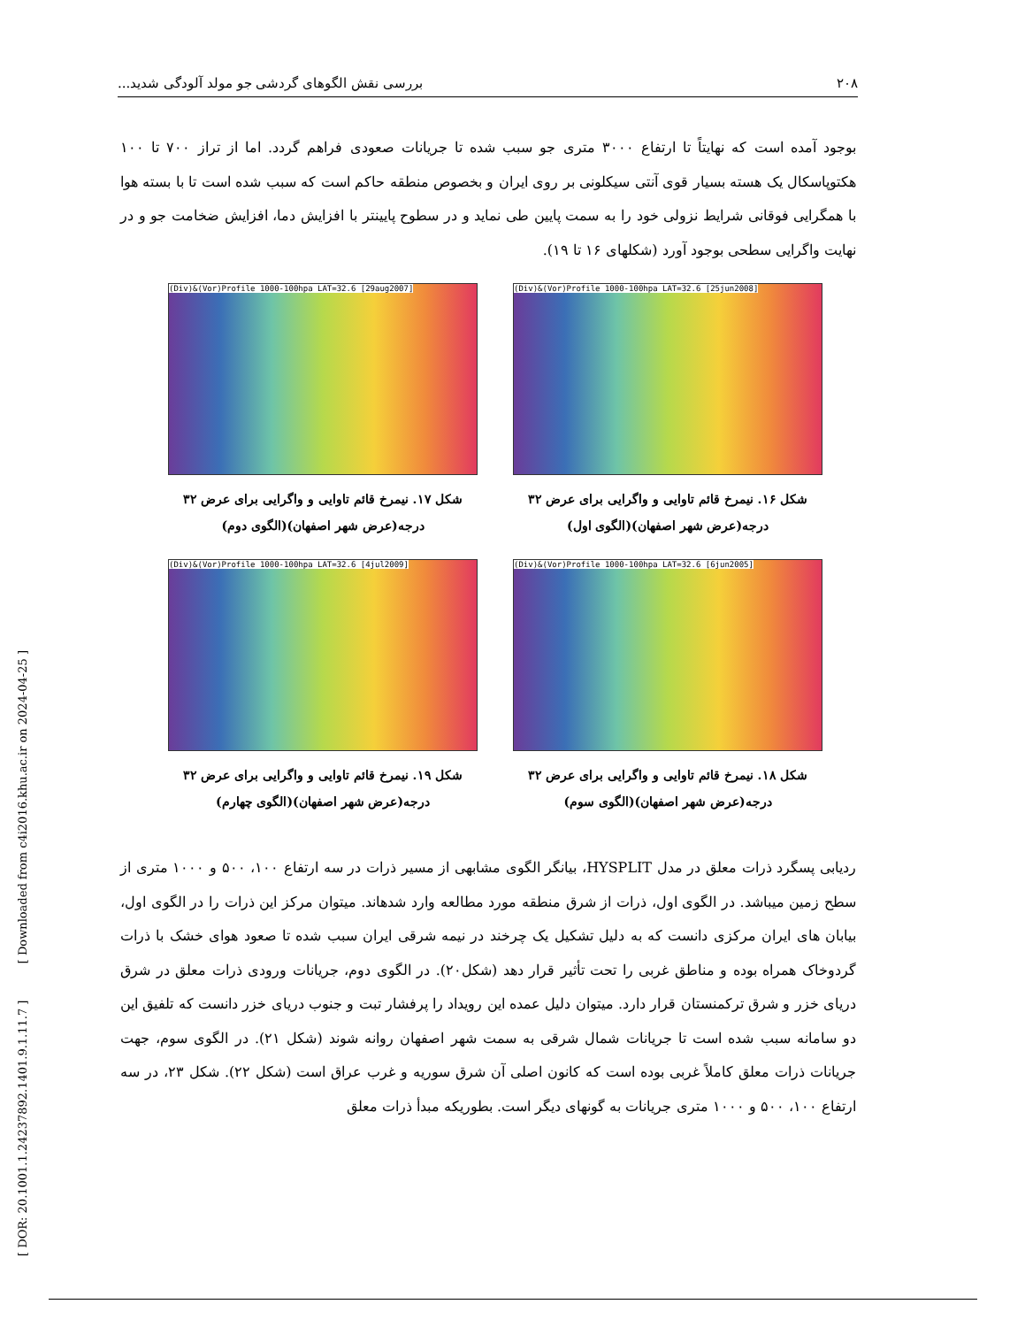۲۰۸ بررسی نقش الگوهای گردشی جو مولد آلودگی شدید...
بوجود آمده است که نهایتاً تا ارتفاع ۳۰۰۰ متری جو سبب شده تا جریانات صعودی فراهم گردد. اما از تراز ۷۰۰ تا ۱۰۰ هکتوپاسکال یک هسته بسیار قوی آنتی سیکلونی بر روی ایران و بخصوص منطقه حاکم است که سبب شده است تا با بسته هوا با همگرایی فوقانی شرایط نزولی خود را به سمت پایین طی نماید و در سطوح پایینتر با افزایش دما، افزایش ضخامت جو و در نهایت واگرایی سطحی بوجود آورد (شکلهای ۱۶ تا ۱۹).
(Div)&(Vor)Profile 1000-100hpa LAT=32.6 [25jun2008]
شکل ۱۶. نیمرخ قائم تاوایی و واگرایی برای عرض ۳۲ درجه(عرض شهر اصفهان)(الگوی اول)
(Div)&(Vor)Profile 1000-100hpa LAT=32.6 [29aug2007]
شکل ۱۷. نیمرخ قائم تاوایی و واگرایی برای عرض ۳۲ درجه(عرض شهر اصفهان)(الگوی دوم)
(Div)&(Vor)Profile 1000-100hpa LAT=32.6 [6jun2005]
شکل ۱۸. نیمرخ قائم تاوایی و واگرایی برای عرض ۳۲ درجه(عرض شهر اصفهان)(الگوی سوم)
(Div)&(Vor)Profile 1000-100hpa LAT=32.6 [4jul2009]
شکل ۱۹. نیمرخ قائم تاوایی و واگرایی برای عرض ۳۲ درجه(عرض شهر اصفهان)(الگوی چهارم)
ردیابی پسگرد ذرات معلق در مدل HYSPLIT، بیانگر الگوی مشابهی از مسیر ذرات در سه ارتفاع ۱۰۰، ۵۰۰ و ۱۰۰۰ متری از سطح زمین میباشد. در الگوی اول، ذرات از شرق منطقه مورد مطالعه وارد شدهاند. میتوان مرکز این ذرات را در الگوی اول، بیابان های ایران مرکزی دانست که به دلیل تشکیل یک چرخند در نیمه شرقی ایران سبب شده تا صعود هوای خشک با ذرات گردوخاک همراه بوده و مناطق غربی را تحت تأثیر قرار دهد (شکل۲۰). در الگوی دوم، جریانات ورودی ذرات معلق در شرق دریای خزر و شرق ترکمنستان قرار دارد. میتوان دلیل عمده این رویداد را پرفشار تبت و جنوب دریای خزر دانست که تلفیق این دو سامانه سبب شده است تا جریانات شمال شرقی به سمت شهر اصفهان روانه شوند (شکل ۲۱). در الگوی سوم، جهت جریانات ذرات معلق کاملاً غربی بوده است که کانون اصلی آن شرق سوریه و غرب عراق است (شکل ۲۲). شکل ۲۳، در سه ارتفاع ۱۰۰، ۵۰۰ و ۱۰۰۰ متری جریانات به گونهای دیگر است. بطوریکه مبدأ ذرات معلق
[ DOR: 20.1001.1.24237892.1401.9.1.11.7 ] [ Downloaded from c4i2016.khu.ac.ir on 2024-04-25 ]